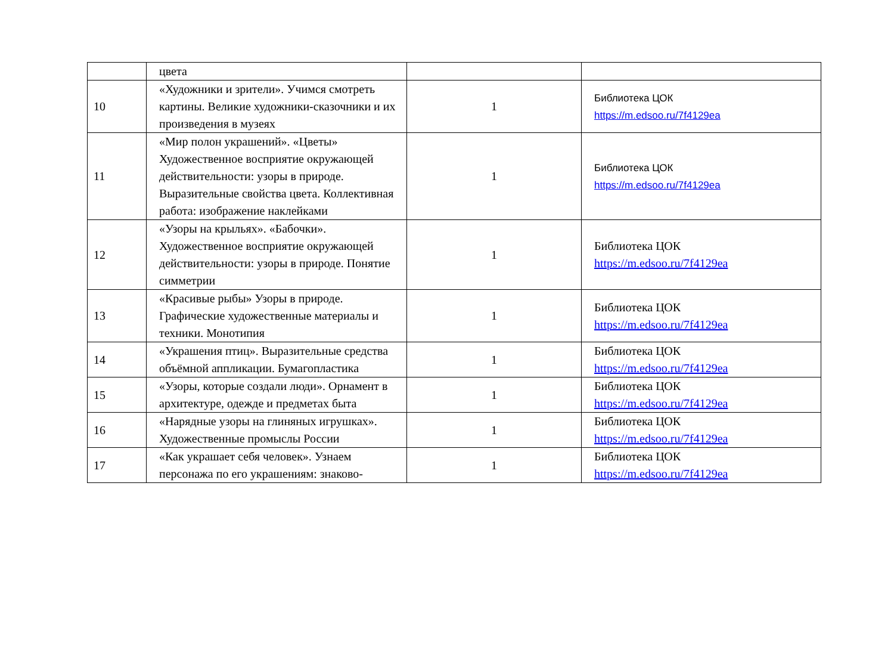| | цвета | | |
| 10 | «Художники и зрители». Учимся смотреть картины. Великие художники-сказочники и их произведения в музеях | 1 | Библиотека ЦОК https://m.edsoo.ru/7f4129ea |
| 11 | «Мир полон украшений». «Цветы» Художественное восприятие окружающей действительности: узоры в природе. Выразительные свойства цвета. Коллективная работа: изображение наклейками | 1 | Библиотека ЦОК https://m.edsoo.ru/7f4129ea |
| 12 | «Узоры на крыльях». «Бабочки». Художественное восприятие окружающей действительности: узоры в природе. Понятие симметрии | 1 | Библиотека ЦОК https://m.edsoo.ru/7f4129ea |
| 13 | «Красивые рыбы» Узоры в природе. Графические художественные материалы и техники. Монотипия | 1 | Библиотека ЦОК https://m.edsoo.ru/7f4129ea |
| 14 | «Украшения птиц». Выразительные средства объёмной аппликации. Бумагопластика | 1 | Библиотека ЦОК https://m.edsoo.ru/7f4129ea |
| 15 | «Узоры, которые создали люди». Орнамент в архитектуре, одежде и предметах быта | 1 | Библиотека ЦОК https://m.edsoo.ru/7f4129ea |
| 16 | «Нарядные узоры на глиняных игрушках». Художественные промыслы России | 1 | Библиотека ЦОК https://m.edsoo.ru/7f4129ea |
| 17 | «Как украшает себя человек». Узнаем персонажа по его украшениям: знаково- | 1 | Библиотека ЦОК https://m.edsoo.ru/7f4129ea |